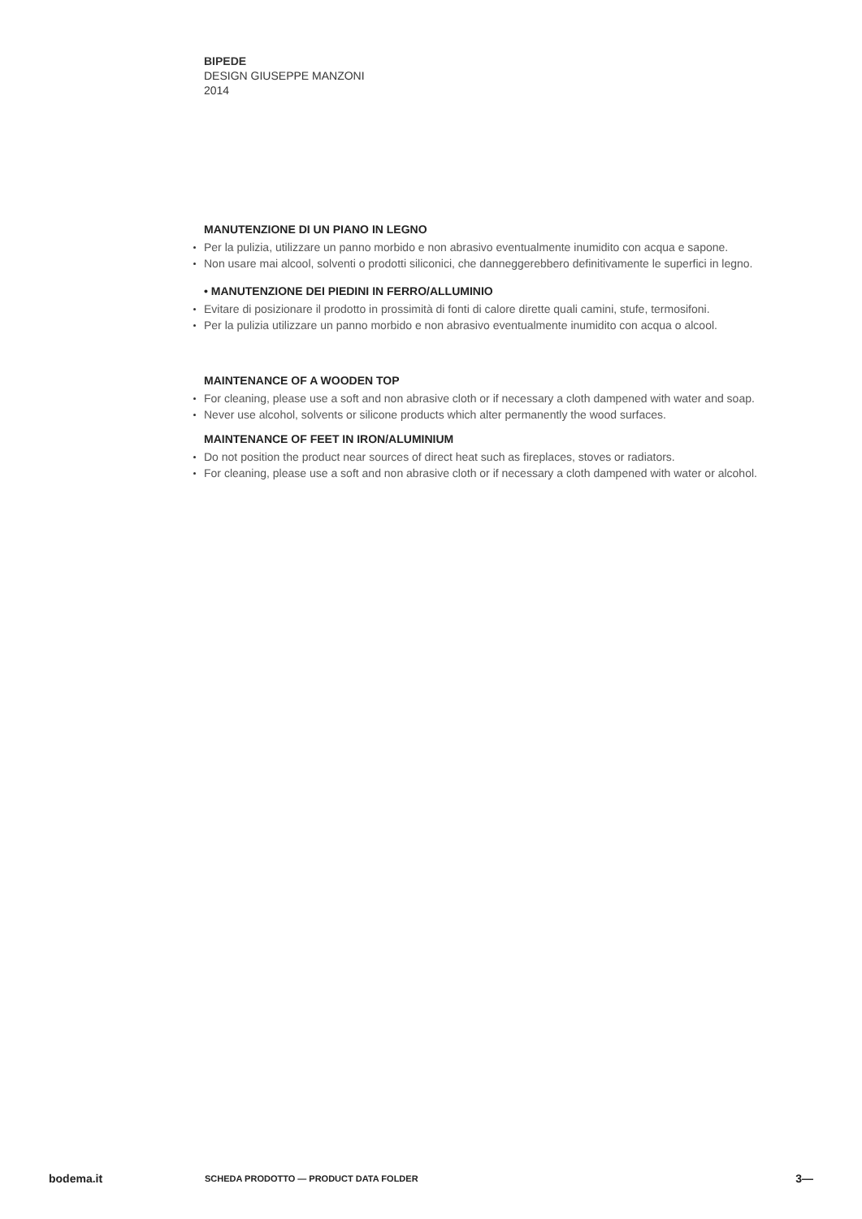BIPEDE
DESIGN GIUSEPPE MANZONI
2014
MANUTENZIONE DI UN PIANO IN LEGNO
Per la pulizia, utilizzare un panno morbido e non abrasivo eventualmente inumidito con acqua e sapone.
Non usare mai alcool, solventi o prodotti siliconici, che danneggerebbero definitivamente le superfici in legno.
• MANUTENZIONE DEI PIEDINI IN FERRO/ALLUMINIO
Evitare di posizionare il prodotto in prossimità di fonti di calore dirette quali camini, stufe, termosifoni.
Per la pulizia utilizzare un panno morbido e non abrasivo eventualmente inumidito con acqua o alcool.
MAINTENANCE OF A WOODEN TOP
For cleaning, please use a soft and non abrasive cloth or if necessary a cloth dampened with water and soap.
Never use alcohol, solvents or silicone products which alter permanently the wood surfaces.
MAINTENANCE OF FEET IN IRON/ALUMINIUM
Do not position the product near sources of direct heat such as fireplaces, stoves or radiators.
For cleaning, please use a soft and non abrasive cloth or if necessary a cloth dampened with water or alcohol.
bodema.it SCHEDA PRODOTTO — PRODUCT DATA FOLDER 3—